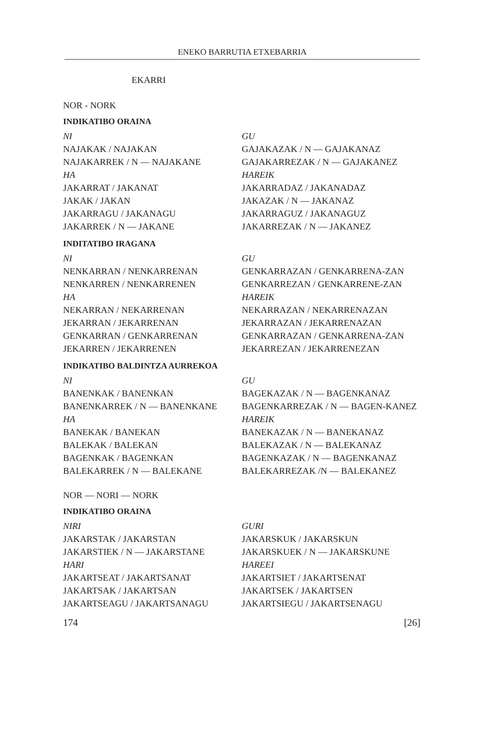ENEKO BARRUTIA ETXEBARRIA
EKARRI
NOR - NORK
INDIKATIBO ORAINA
| NI | GU |
| NAJAKAK / NAJAKAN | GAJAKAZAK / N — GAJAKANAZ |
| NAJAKARREK / N — NAJAKANE | GAJAKARREZAK / N — GAJAKANEZ |
| HA | HAREIK |
| JAKARRAT / JAKANAT | JAKARRADAZ / JAKANADAZ |
| JAKAK / JAKAN | JAKAZAK / N — JAKANAZ |
| JAKARRAGU / JAKANAGU | JAKARRAGUZ / JAKANAGUZ |
| JAKARREK / N — JAKANE | JAKARREZAK / N — JAKANEZ |
INDITATIBO IRAGANA
| NI | GU |
| NENKARRAN / NENKARRENAN | GENKARRAZAN / GENKARRENA-ZAN |
| NENKARREN / NENKARRENEN | GENKARREZAN / GENKARRENE-ZAN |
| HA | HAREIK |
| NEKARRAN / NEKARRENAN | NEKARRAZAN / NEKARRENAZAN |
| JEKARRAN / JEKARRENAN | JEKARRAZAN / JEKARRENAZAN |
| GENKARRAN / GENKARRENAN | GENKARRAZAN / GENKARRENA-ZAN |
| JEKARREN / JEKARRENEN | JEKARREZAN / JEKARRENEZAN |
INDIKATIBO BALDINTZA AURREKOA
| NI | GU |
| BANENKAK / BANENKAN | BAGEKAZAK / N — BAGENKANAZ |
| BANENKARREK / N — BANENKANE | BAGENKARREZAK / N — BAGEN-KANEZ |
| HA | HAREIK |
| BANEKAK / BANEKAN | BANEKAZAK / N — BANEKANAZ |
| BALEKAK / BALEKAN | BALEKAZAK / N — BALEKANAZ |
| BAGENKAK / BAGENKAN | BAGENKAZAK / N — BAGENKANAZ |
| BALEKARREK / N — BALEKANE | BALEKARREZAK /N — BALEKANEZ |
NOR — NORI — NORK
INDIKATIBO ORAINA
| NIRI | GURI |
| JAKARSTAK / JAKARSTAN | JAKARSKUK / JAKARSKUN |
| JAKARSTIEK / N — JAKARSTANE | JAKARSKUEK / N — JAKARSKUNE |
| HARI | HAREEI |
| JAKARTSEAT / JAKARTSANAT | JAKARTSIET / JAKARTSENAT |
| JAKARTSAK / JAKARTSAN | JAKARTSEK / JAKARTSEN |
| JAKARTSEAGU / JAKARTSANAGU | JAKARTSIEGU / JAKARTSENAGU |
174 [26]